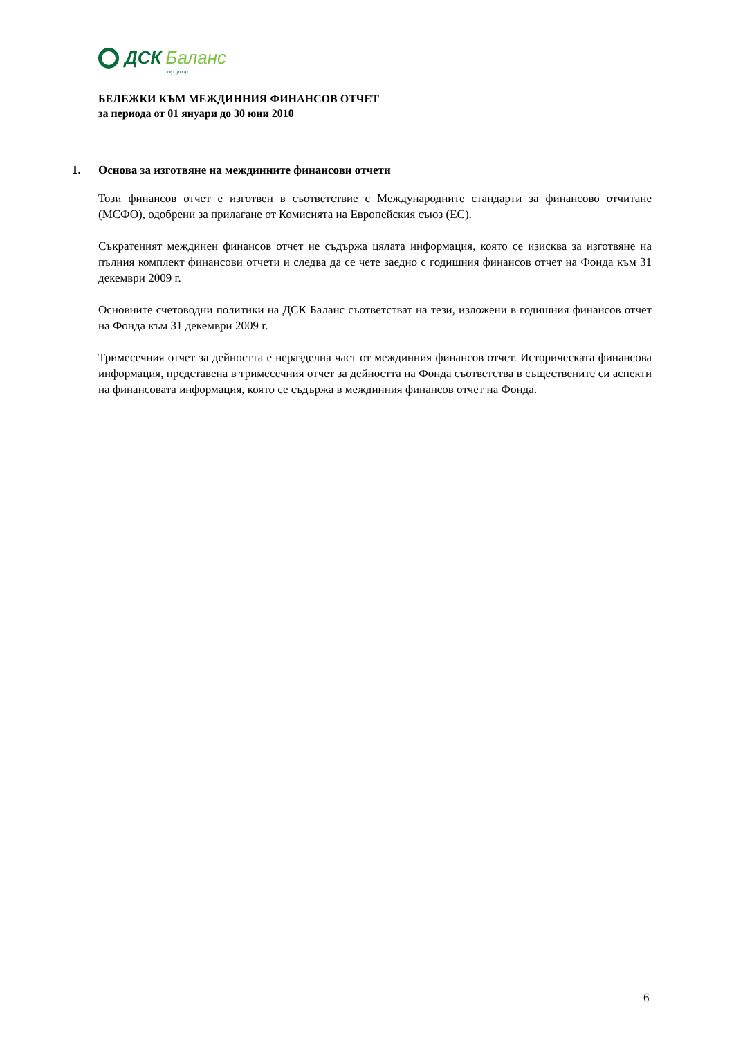ДСК Баланс
otp group
БЕЛЕЖКИ КЪМ МЕЖДИННИЯ ФИНАНСОВ ОТЧЕТ
за периода от 01 януари до 30 юни 2010
1. Основа за изготвяне на междинните финансови отчети
Този финансов отчет е изготвен в съответствие с Международните стандарти за финансово отчитане (МСФО), одобрени за прилагане от Комисията на Европейския съюз (ЕС).
Съкратеният междинен финансов отчет не съдържа цялата информация, която се изисква за изготвяне на пълния комплект финансови отчети и следва да се чете заедно с годишния финансов отчет на Фонда към 31 декември 2009 г.
Основните счетоводни политики на ДСК Баланс съответстват на тези, изложени в годишния финансов отчет на Фонда към 31 декември 2009 г.
Тримесечния отчет за дейността е неразделна част от междинния финансов отчет. Историческата финансова информация, представена в тримесечния отчет за дейността на Фонда съответства в съществените си аспекти на финансовата информация, която се съдържа в междинния финансов отчет на Фонда.
6